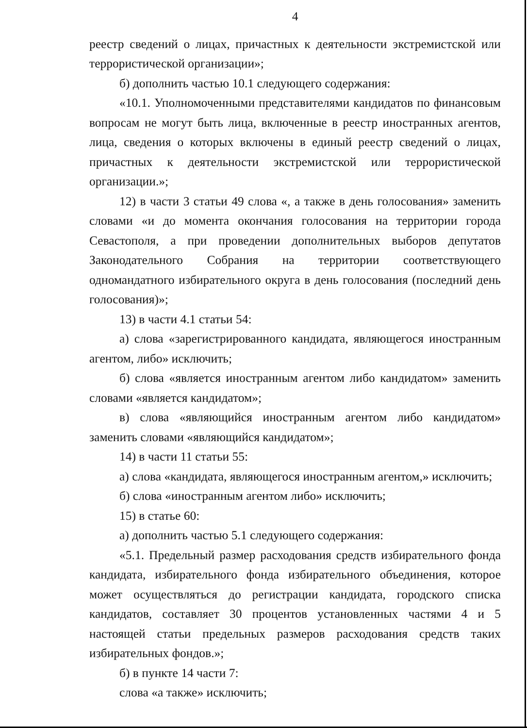4
реестр сведений о лицах, причастных к деятельности экстремистской или террористической организации»;
б) дополнить частью 10.1 следующего содержания:
«10.1. Уполномоченными представителями кандидатов по финансовым вопросам не могут быть лица, включенные в реестр иностранных агентов, лица, сведения о которых включены в единый реестр сведений о лицах, причастных к деятельности экстремистской или террористической организации.»;
12) в части 3 статьи 49 слова «, а также в день голосования» заменить словами «и до момента окончания голосования на территории города Севастополя, а при проведении дополнительных выборов депутатов Законодательного Собрания на территории соответствующего одномандатного избирательного округа в день голосования (последний день голосования)»;
13) в части 4.1 статьи 54:
а) слова «зарегистрированного кандидата, являющегося иностранным агентом, либо» исключить;
б) слова «является иностранным агентом либо кандидатом» заменить словами «является кандидатом»;
в) слова «являющийся иностранным агентом либо кандидатом» заменить словами «являющийся кандидатом»;
14) в части 11 статьи 55:
а) слова «кандидата, являющегося иностранным агентом,» исключить;
б) слова «иностранным агентом либо» исключить;
15) в статье 60:
а) дополнить частью 5.1 следующего содержания:
«5.1. Предельный размер расходования средств избирательного фонда кандидата, избирательного фонда избирательного объединения, которое может осуществляться до регистрации кандидата, городского списка кандидатов, составляет 30 процентов установленных частями 4 и 5 настоящей статьи предельных размеров расходования средств таких избирательных фондов.»;
б) в пункте 14 части 7:
слова «а также» исключить;